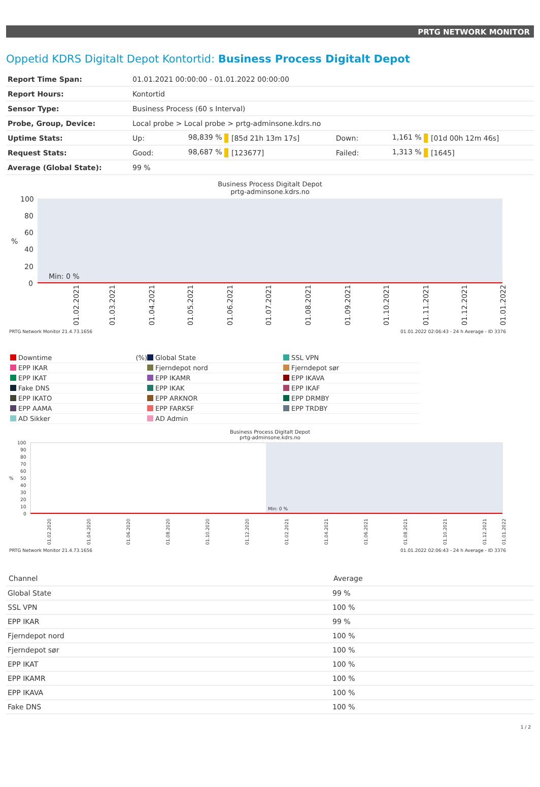PRTG NETWORK MONITOR
Oppetid KDRS Digitalt Depot Kontortid: Business Process Digitalt Depot
| Report Time Span: | 01.01.2021 00:00:00 - 01.01.2022 00:00:00 | | | | | |
| Report Hours: | Kontortid | | | | | |
| Sensor Type: | Business Process (60 s Interval) | | | | | |
| Probe, Group, Device: | Local probe > Local probe > prtg-adminsone.kdrs.no | | | | | |
| Uptime Stats: | Up: | 98,839 % | [85d 21h 13m 17s] | Down: | 1,161 % | [01d 00h 12m 46s] |
| Request Stats: | Good: | 98,687 % | [123677] | Failed: | 1,313 % | [1645] |
| Average (Global State): | 99 % | | | | | |
Business Process Digitalt Depot
prtg-adminsone.kdrs.no
100
80
60
40
20
0
%
Min: 0 %
01.02.2021
01.03.2021
01.04.2021
01.05.2021
01.06.2021
01.07.2021
01.08.2021
01.09.2021
01.10.2021
01.11.2021
01.12.2021
01.01.2022
PRTG Network Monitor 21.4.73.1656 01.01.2022 02:06:43 - 24 h Average - ID 3376
Downtime (%)
Global State
SSL VPN
EPP IKAR
Fjerndepot nord
Fjerndepot sør
EPP IKAT
EPP IKAMR
EPP IKAVA
Fake DNS
EPP IKAK
EPP IKAF
EPP IKATO
EPP ARKNOR
EPP DRMBY
EPP AAMA
EPP FARKSF
EPP TRDBY
AD Sikker
AD Admin
Business Process Digitalt Depot
prtg-adminsone.kdrs.no
100
90
80
70
60
50
40
30
20
10
0
%
Min: 0 %
01.02.2020
01.04.2020
01.06.2020
01.08.2020
01.10.2020
01.12.2020
01.02.2021
01.04.2021
01.06.2021
01.08.2021
01.10.2021
01.12.2021
01.01.2022
PRTG Network Monitor 21.4.73.1656 01.01.2022 02:06:43 - 24 h Average - ID 3376
| Channel | Average |
| --- | --- |
| Global State | 99 % |
| SSL VPN | 100 % |
| EPP IKAR | 99 % |
| Fjerndepot nord | 100 % |
| Fjerndepot sør | 100 % |
| EPP IKAT | 100 % |
| EPP IKAMR | 100 % |
| EPP IKAVA | 100 % |
| Fake DNS | 100 % |
1 / 2